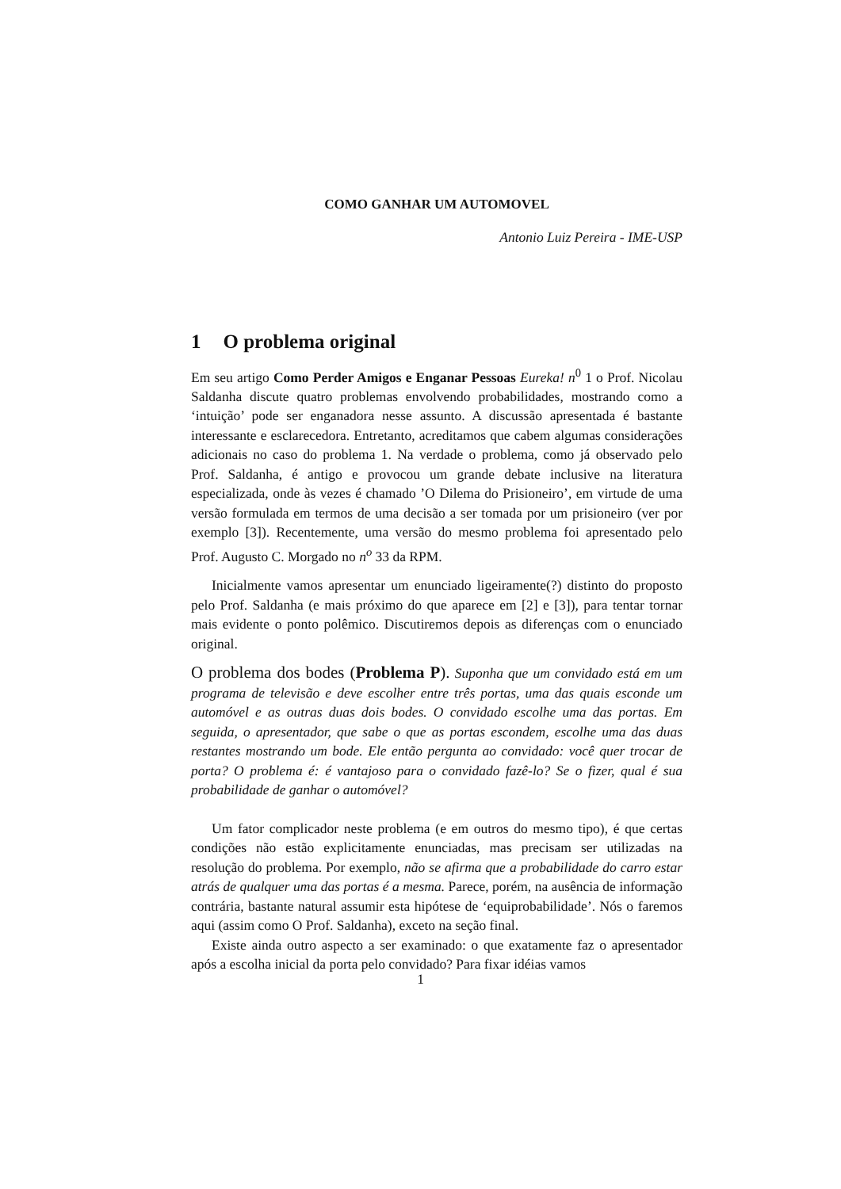COMO GANHAR UM AUTOMOVEL
Antonio Luiz Pereira - IME-USP
1 O problema original
Em seu artigo Como Perder Amigos e Enganar Pessoas Eureka! n<sup>0</sup> 1 o Prof. Nicolau Saldanha discute quatro problemas envolvendo probabilidades, mostrando como a ‘intuição’ pode ser enganadora nesse assunto. A discussão apresentada é bastante interessante e esclarecedora. Entretanto, acreditamos que cabem algumas considerações adicionais no caso do problema 1. Na verdade o problema, como já observado pelo Prof. Saldanha, é antigo e provocou um grande debate inclusive na literatura especializada, onde às vezes é chamado ’O Dilema do Prisioneiro’, em virtude de uma versão formulada em termos de uma decisão a ser tomada por um prisioneiro (ver por exemplo [3]). Recentemente, uma versão do mesmo problema foi apresentado pelo Prof. Augusto C. Morgado no n<sup>o</sup> 33 da RPM.
Inicialmente vamos apresentar um enunciado ligeiramente(?) distinto do proposto pelo Prof. Saldanha (e mais próximo do que aparece em [2] e [3]), para tentar tornar mais evidente o ponto polêmico. Discutiremos depois as diferenças com o enunciado original.
O problema dos bodes (Problema P). Suponha que um convidado está em um programa de televisão e deve escolher entre três portas, uma das quais esconde um automóvel e as outras duas dois bodes. O convidado escolhe uma das portas. Em seguida, o apresentador, que sabe o que as portas escondem, escolhe uma das duas restantes mostrando um bode. Ele então pergunta ao convidado: você quer trocar de porta? O problema é: é vantajoso para o convidado fazê-lo? Se o fizer, qual é sua probabilidade de ganhar o automóvel?
Um fator complicador neste problema (e em outros do mesmo tipo), é que certas condições não estão explicitamente enunciadas, mas precisam ser utilizadas na resolução do problema. Por exemplo, não se afirma que a probabilidade do carro estar atrás de qualquer uma das portas é a mesma. Parece, porém, na ausência de informação contrária, bastante natural assumir esta hipótese de ‘equiprobabilidade’. Nós o faremos aqui (assim como O Prof. Saldanha), exceto na seção final.
Existe ainda outro aspecto a ser examinado: o que exatamente faz o apresentador após a escolha inicial da porta pelo convidado? Para fixar idéias vamos
1